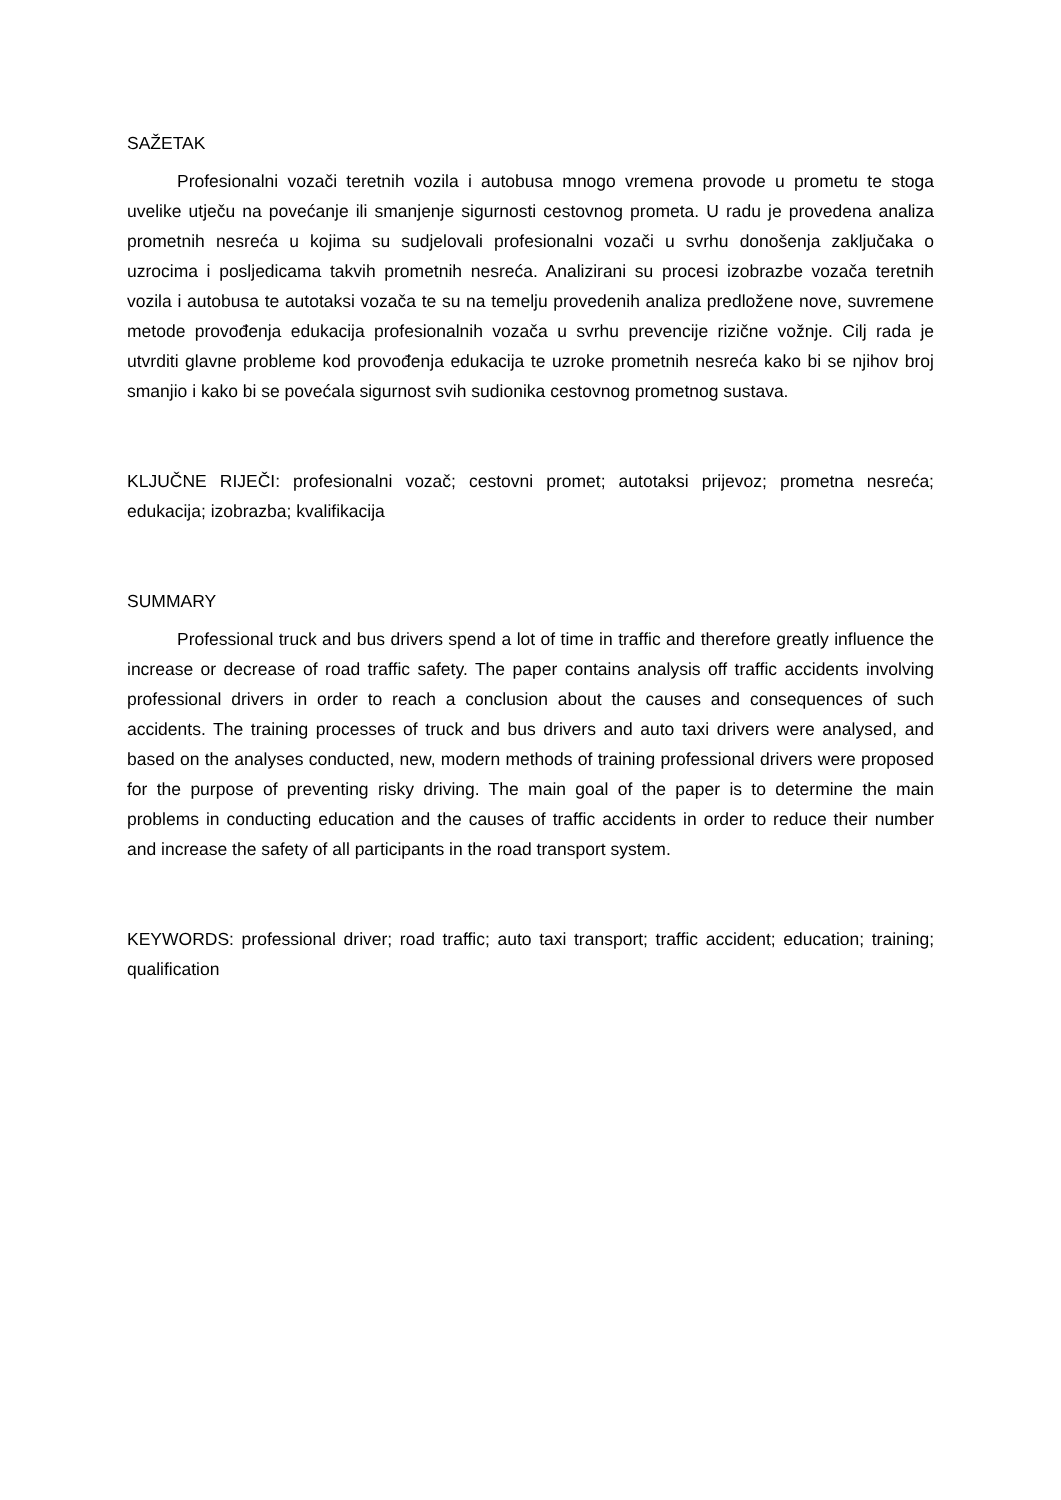SAŽETAK
Profesionalni vozači teretnih vozila i autobusa mnogo vremena provode u prometu te stoga uvelike utječu na povećanje ili smanjenje sigurnosti cestovnog prometa. U radu je provedena analiza prometnih nesreća u kojima su sudjelovali profesionalni vozači u svrhu donošenja zaključaka o uzrocima i posljedicama takvih prometnih nesreća. Analizirani su procesi izobrazbe vozača teretnih vozila i autobusa te autotaksi vozača te su na temelju provedenih analiza predložene nove, suvremene metode provođenja edukacija profesionalnih vozača u svrhu prevencije rizične vožnje. Cilj rada je utvrditi glavne probleme kod provođenja edukacija te uzroke prometnih nesreća kako bi se njihov broj smanjio i kako bi se povećala sigurnost svih sudionika cestovnog prometnog sustava.
KLJUČNE RIJEČI: profesionalni vozač; cestovni promet; autotaksi prijevoz; prometna nesreća; edukacija; izobrazba; kvalifikacija
SUMMARY
Professional truck and bus drivers spend a lot of time in traffic and therefore greatly influence the increase or decrease of road traffic safety. The paper contains analysis off traffic accidents involving professional drivers in order to reach a conclusion about the causes and consequences of such accidents. The training processes of truck and bus drivers and auto taxi drivers were analysed, and based on the analyses conducted, new, modern methods of training professional drivers were proposed for the purpose of preventing risky driving. The main goal of the paper is to determine the main problems in conducting education and the causes of traffic accidents in order to reduce their number and increase the safety of all participants in the road transport system.
KEYWORDS: professional driver; road traffic; auto taxi transport; traffic accident; education; training; qualification